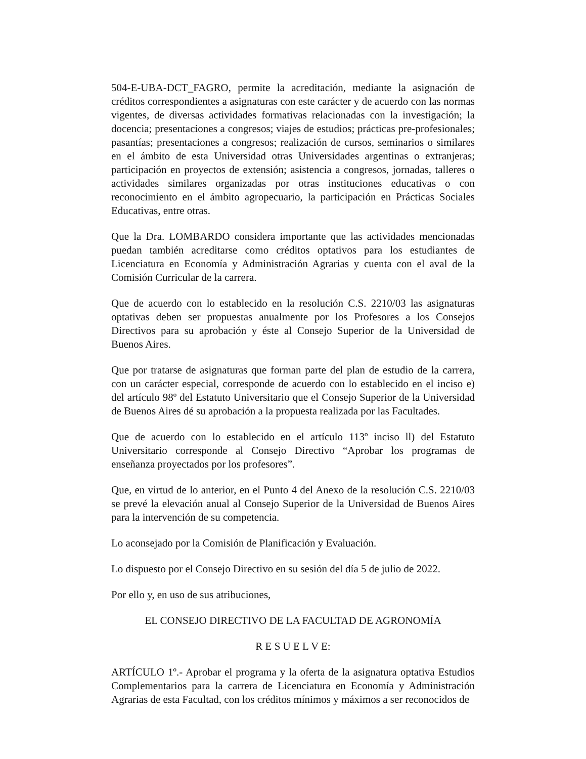504-E-UBA-DCT_FAGRO, permite la acreditación, mediante la asignación de créditos correspondientes a asignaturas con este carácter y de acuerdo con las normas vigentes, de diversas actividades formativas relacionadas con la investigación; la docencia; presentaciones a congresos; viajes de estudios; prácticas pre-profesionales; pasantías; presentaciones a congresos; realización de cursos, seminarios o similares en el ámbito de esta Universidad otras Universidades argentinas o extranjeras; participación en proyectos de extensión; asistencia a congresos, jornadas, talleres o actividades similares organizadas por otras instituciones educativas o con reconocimiento en el ámbito agropecuario, la participación en Prácticas Sociales Educativas, entre otras.
Que la Dra. LOMBARDO considera importante que las actividades mencionadas puedan también acreditarse como créditos optativos para los estudiantes de Licenciatura en Economía y Administración Agrarias y cuenta con el aval de la Comisión Curricular de la carrera.
Que de acuerdo con lo establecido en la resolución C.S. 2210/03 las asignaturas optativas deben ser propuestas anualmente por los Profesores a los Consejos Directivos para su aprobación y éste al Consejo Superior de la Universidad de Buenos Aires.
Que por tratarse de asignaturas que forman parte del plan de estudio de la carrera, con un carácter especial, corresponde de acuerdo con lo establecido en el inciso e) del artículo 98º del Estatuto Universitario que el Consejo Superior de la Universidad de Buenos Aires dé su aprobación a la propuesta realizada por las Facultades.
Que de acuerdo con lo establecido en el artículo 113º inciso ll) del Estatuto Universitario corresponde al Consejo Directivo “Aprobar los programas de enseñanza proyectados por los profesores”.
Que, en virtud de lo anterior, en el Punto 4 del Anexo de la resolución C.S. 2210/03 se prevé la elevación anual al Consejo Superior de la Universidad de Buenos Aires para la intervención de su competencia.
Lo aconsejado por la Comisión de Planificación y Evaluación.
Lo dispuesto por el Consejo Directivo en su sesión del día 5 de julio de 2022.
Por ello y, en uso de sus atribuciones,
EL CONSEJO DIRECTIVO DE LA FACULTAD DE AGRONOMÍA
R E S U E L V E:
ARTÍCULO 1º.- Aprobar el programa y la oferta de la asignatura optativa Estudios Complementarios para la carrera de Licenciatura en Economía y Administración Agrarias de esta Facultad, con los créditos mínimos y máximos a ser reconocidos de